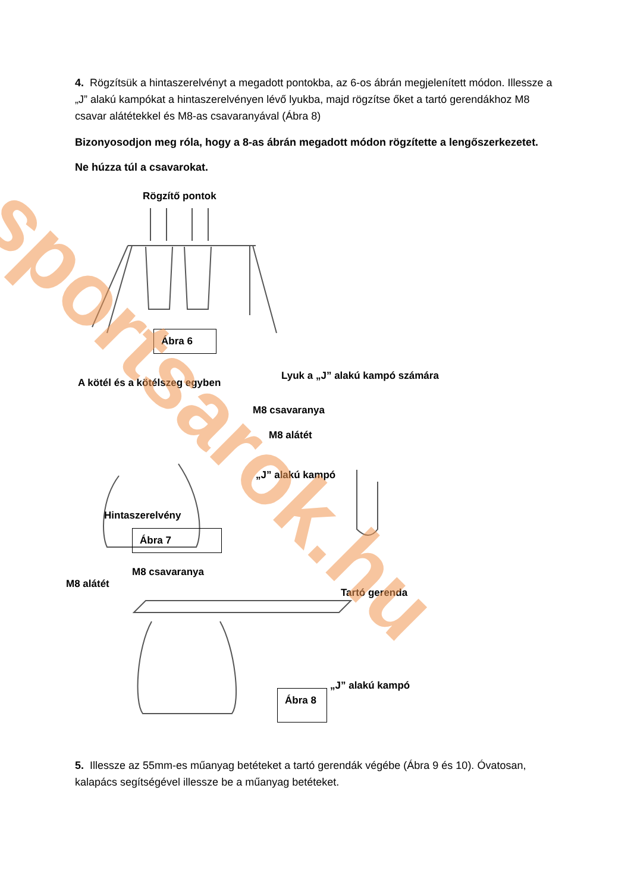4. Rögzítsük a hintaszerelvényt a megadott pontokba, az 6-os ábrán megjelenített módon. Illessze a „J” alakú kampókat a hintaszerelvényen lévő lyukba, majd rögzítse őket a tartó gerendákhoz M8 csavar alátétekkel és M8-as csavaranyával (Ábra 8)
Bizonyosodjon meg róla, hogy a 8-as ábrán megadott módon rögzítette a lengőszerkezetet.
Ne húzza túl a csavarokat.
Rögzítő pontok
Ábra 6
A kötél és a kötélszeg egyben
Lyuk a „J” alakú kampó számára
M8 csavaranya
M8 alátét
„J” alakú kampó
Hintaszerelvény
Ábra 7
M8 csavaranya
M8 alátét
Tartó gerenda
„J” alakú kampó
Ábra 8
5. Illessze az 55mm-es műanyag betéteket a tartó gerendák végébe (Ábra 9 és 10). Óvatosan, kalapács segítségével illessze be a műanyag betéteket.
sportsarok.hu